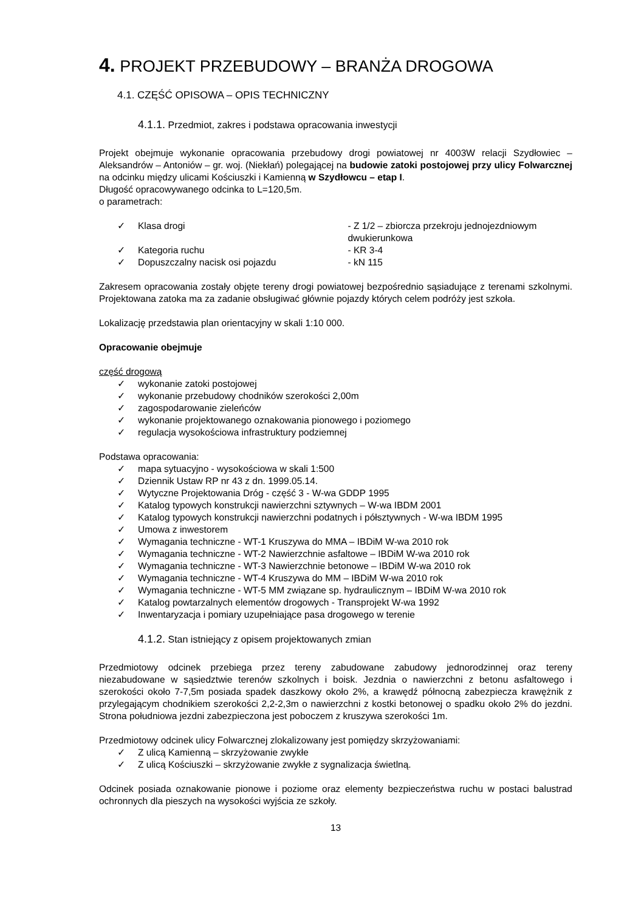4. PROJEKT PRZEBUDOWY – BRANŻA DROGOWA
4.1. CZĘŚĆ OPISOWA – OPIS TECHNICZNY
4.1.1. Przedmiot, zakres i podstawa opracowania inwestycji
Projekt obejmuje wykonanie opracowania przebudowy drogi powiatowej nr 4003W relacji Szydłowiec – Aleksandrów – Antoniów – gr. woj. (Niekłań) polegającej na budowie zatoki postojowej przy ulicy Folwarcznej na odcinku między ulicami Kościuszki i Kamienną w Szydłowcu – etap I.
Długość opracowywanego odcinka to L=120,5m.
o parametrach:
✓ Klasa drogi - Z 1/2 – zbiorcza przekroju jednojezdniowym dwukierunkowa
✓ Kategoria ruchu - KR 3-4
✓ Dopuszczalny nacisk osi pojazdu - kN 115
Zakresem opracowania zostały objęte tereny drogi powiatowej bezpośrednio sąsiadujące z terenami szkolnymi. Projektowana zatoka ma za zadanie obsługiwać głównie pojazdy których celem podróży jest szkoła.
Lokalizację przedstawia plan orientacyjny w skali 1:10 000.
Opracowanie obejmuje
część drogową
✓ wykonanie zatoki postojowej
✓ wykonanie przebudowy chodników szerokości 2,00m
✓ zagospodarowanie zieleńców
✓ wykonanie projektowanego oznakowania pionowego i poziomego
✓ regulacja wysokościowa infrastruktury podziemnej
Podstawa opracowania:
✓ mapa sytuacyjno - wysokościowa w skali 1:500
✓ Dziennik Ustaw RP nr 43 z dn. 1999.05.14.
✓ Wytyczne Projektowania Dróg - część 3 - W-wa GDDP 1995
✓ Katalog typowych konstrukcji nawierzchni sztywnych – W-wa IBDM 2001
✓ Katalog typowych konstrukcji nawierzchni podatnych i półsztywnych - W-wa IBDM 1995
✓ Umowa z inwestorem
✓ Wymagania techniczne - WT-1 Kruszywa do MMA – IBDiM W-wa 2010 rok
✓ Wymagania techniczne - WT-2 Nawierzchnie asfaltowe – IBDiM W-wa 2010 rok
✓ Wymagania techniczne - WT-3 Nawierzchnie betonowe – IBDiM W-wa 2010 rok
✓ Wymagania techniczne - WT-4 Kruszywa do MM – IBDiM W-wa 2010 rok
✓ Wymagania techniczne - WT-5 MM związane sp. hydraulicznym – IBDiM W-wa 2010 rok
✓ Katalog powtarzalnych elementów drogowych - Transprojekt W-wa 1992
✓ Inwentaryzacja i pomiary uzupełniające pasa drogowego w terenie
4.1.2. Stan istniejący z opisem projektowanych zmian
Przedmiotowy odcinek przebiega przez tereny zabudowane zabudowy jednorodzinnej oraz tereny niezabudowane w sąsiedztwie terenów szkolnych i boisk. Jezdnia o nawierzchni z betonu asfaltowego i szerokości około 7-7,5m posiada spadek daszkowy około 2%, a krawędź północną zabezpiecza krawężnik z przylegającym chodnikiem szerokości 2,2-2,3m o nawierzchni z kostki betonowej o spadku około 2% do jezdni. Strona południowa jezdni zabezpieczona jest poboczem z kruszywa szerokości 1m.
Przedmiotowy odcinek ulicy Folwarcznej zlokalizowany jest pomiędzy skrzyżowaniami:
✓ Z ulicą Kamienną – skrzyżowanie zwykłe
✓ Z ulicą Kościuszki – skrzyżowanie zwykłe z sygnalizacja świetlną.
Odcinek posiada oznakowanie pionowe i poziome oraz elementy bezpieczeństwa ruchu w postaci balustrad ochronnych dla pieszych na wysokości wyjścia ze szkoły.
13